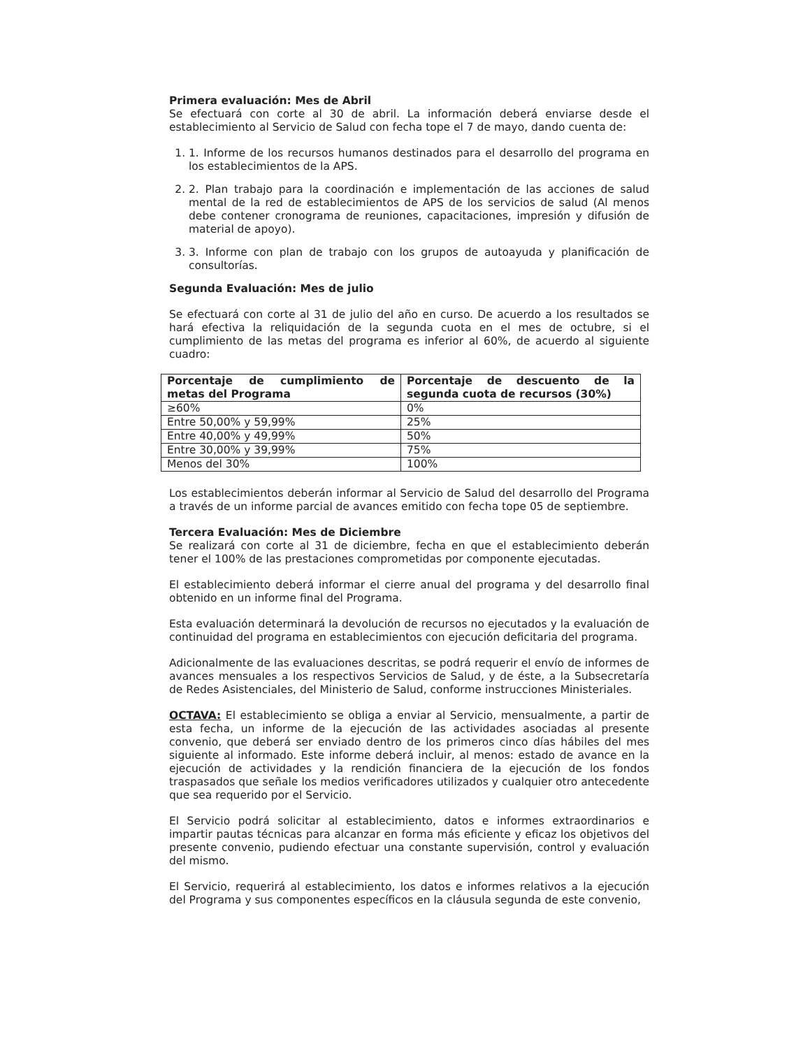Primera evaluación: Mes de Abril
Se efectuará con corte al 30 de abril. La información deberá enviarse desde el establecimiento al Servicio de Salud con fecha tope el 7 de mayo, dando cuenta de:
1. 1. Informe de los recursos humanos destinados para el desarrollo del programa en los establecimientos de la APS.
2. 2. Plan trabajo para la coordinación e implementación de las acciones de salud mental de la red de establecimientos de APS de los servicios de salud (Al menos debe contener cronograma de reuniones, capacitaciones, impresión y difusión de material de apoyo).
3. 3. Informe con plan de trabajo con los grupos de autoayuda y planificación de consultorías.
Segunda Evaluación: Mes de julio
Se efectuará con corte al 31 de julio del año en curso. De acuerdo a los resultados se hará efectiva la reliquidación de la segunda cuota en el mes de octubre, si el cumplimiento de las metas del programa es inferior al 60%, de acuerdo al siguiente cuadro:
| Porcentaje de cumplimiento de metas del Programa | Porcentaje de descuento de la segunda cuota de recursos (30%) |
| --- | --- |
| ≥60% | 0% |
| Entre 50,00% y 59,99% | 25% |
| Entre 40,00% y 49,99% | 50% |
| Entre 30,00% y 39,99% | 75% |
| Menos del 30% | 100% |
Los establecimientos deberán informar al Servicio de Salud del desarrollo del Programa a través de un informe parcial de avances emitido con fecha tope 05 de septiembre.
Tercera Evaluación: Mes de Diciembre
Se realizará con corte al 31 de diciembre, fecha en que el establecimiento deberán tener el 100% de las prestaciones comprometidas por componente ejecutadas.
El establecimiento deberá informar el cierre anual del programa y del desarrollo final obtenido en un informe final del Programa.
Esta evaluación determinará la devolución de recursos no ejecutados y la evaluación de continuidad del programa en establecimientos con ejecución deficitaria del programa.
Adicionalmente de las evaluaciones descritas, se podrá requerir el envío de informes de avances mensuales a los respectivos Servicios de Salud, y de éste, a la Subsecretaría de Redes Asistenciales, del Ministerio de Salud, conforme instrucciones Ministeriales.
OCTAVA: El establecimiento se obliga a enviar al Servicio, mensualmente, a partir de esta fecha, un informe de la ejecución de las actividades asociadas al presente convenio, que deberá ser enviado dentro de los primeros cinco días hábiles del mes siguiente al informado. Este informe deberá incluir, al menos: estado de avance en la ejecución de actividades y la rendición financiera de la ejecución de los fondos traspasados que señale los medios verificadores utilizados y cualquier otro antecedente que sea requerido por el Servicio.
El Servicio podrá solicitar al establecimiento, datos e informes extraordinarios e impartir pautas técnicas para alcanzar en forma más eficiente y eficaz los objetivos del presente convenio, pudiendo efectuar una constante supervisión, control y evaluación del mismo.
El Servicio, requerirá al establecimiento, los datos e informes relativos a la ejecución del Programa y sus componentes específicos en la cláusula segunda de este convenio,